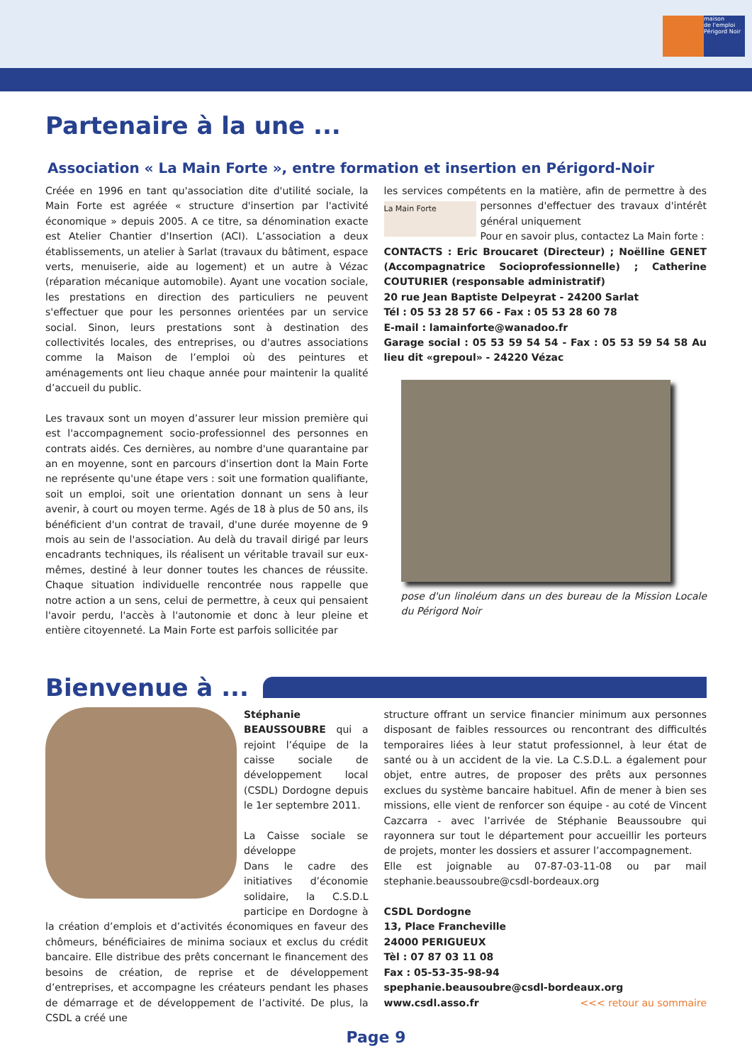maison
de l'emploi
Périgord Noir
Partenaire à la une ...
Association « La Main Forte », entre formation et insertion en Périgord-Noir
Créée en 1996 en tant qu'association dite d'utilité sociale, la Main Forte est agréée « structure d'insertion par l'activité économique » depuis 2005. A ce titre, sa dénomination exacte est Atelier Chantier d'Insertion (ACI). L’association a deux établissements, un atelier à Sarlat (travaux du bâtiment, espace verts, menuiserie, aide au logement) et un autre à Vézac (réparation mécanique automobile). Ayant une vocation sociale, les prestations en direction des particuliers ne peuvent s'effectuer que pour les personnes orientées par un service social. Sinon, leurs prestations sont à destination des collectivités locales, des entreprises, ou d'autres associations comme la Maison de l’emploi où des peintures et aménagements ont lieu chaque année pour maintenir la qualité d’accueil du public.
Les travaux sont un moyen d’assurer leur mission première qui est l'accompagnement socio-professionnel des personnes en contrats aidés. Ces dernières, au nombre d'une quarantaine par an en moyenne, sont en parcours d'insertion dont la Main Forte ne représente qu'une étape vers : soit une formation qualifiante, soit un emploi, soit une orientation donnant un sens à leur avenir, à court ou moyen terme. Agés de 18 à plus de 50 ans, ils bénéficient d'un contrat de travail, d'une durée moyenne de 9 mois au sein de l'association. Au delà du travail dirigé par leurs encadrants techniques, ils réalisent un véritable travail sur eux-mêmes, destiné à leur donner toutes les chances de réussite. Chaque situation individuelle rencontrée nous rappelle que notre action a un sens, celui de permettre, à ceux qui pensaient l'avoir perdu, l'accès à l'autonomie et donc à leur pleine et entière citoyenneté. La Main Forte est parfois sollicitée par
les services compétents en la matière, afin de permettre à des La Main Forte personnes d'effectuer des travaux d'intérêt général uniquement
Pour en savoir plus, contactez La Main forte :
CONTACTS : Eric Broucaret (Directeur) ; Noëlline GENET (Accompagnatrice Socioprofessionnelle) ; Catherine COUTURIER (responsable administratif)
20 rue Jean Baptiste Delpeyrat - 24200 Sarlat
Tél : 05 53 28 57 66 - Fax : 05 53 28 60 78
E-mail : lamainforte@wanadoo.fr
Garage social : 05 53 59 54 54 - Fax : 05 53 59 54 58 Au lieu dit «grepoul» - 24220 Vézac
pose d'un linoléum dans un des bureau de la Mission Locale du Périgord Noir
Bienvenue à ...
Stéphanie BEAUSSOUBRE qui a rejoint l’équipe de la caisse sociale de développement local (CSDL) Dordogne depuis le 1er septembre 2011.
La Caisse sociale se développe
Dans le cadre des initiatives d’économie solidaire, la C.S.D.L participe en Dordogne à la création d’emplois et d’activités économiques en faveur des chômeurs, bénéficiaires de minima sociaux et exclus du crédit bancaire. Elle distribue des prêts concernant le financement des besoins de création, de reprise et de développement d’entreprises, et accompagne les créateurs pendant les phases de démarrage et de développement de l’activité. De plus, la CSDL a créé une
structure offrant un service financier minimum aux personnes disposant de faibles ressources ou rencontrant des difficultés temporaires liées à leur statut professionnel, à leur état de santé ou à un accident de la vie. La C.S.D.L. a également pour objet, entre autres, de proposer des prêts aux personnes exclues du système bancaire habituel. Afin de mener à bien ses missions, elle vient de renforcer son équipe - au coté de Vincent Cazcarra - avec l’arrivée de Stéphanie Beaussoubre qui rayonnera sur tout le département pour accueillir les porteurs de projets, monter les dossiers et assurer l’accompagnement.
Elle est joignable au 07-87-03-11-08 ou par mail stephanie.beaussoubre@csdl-bordeaux.org
CSDL Dordogne
13, Place Francheville
24000 PERIGUEUX
Tèl : 07 87 03 11 08
Fax : 05-53-35-98-94
spephanie.beausoubre@csdl-bordeaux.org
www.csdl.asso.fr <<< retour au sommaire
Page 9